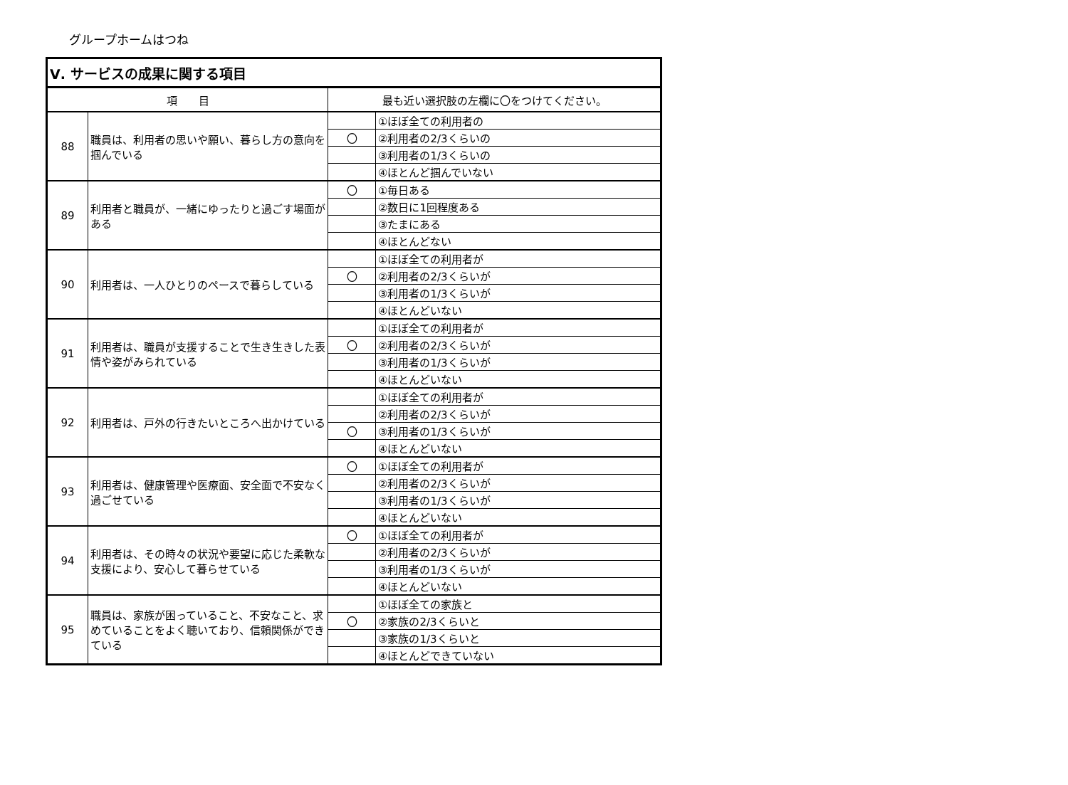グループホームはつね
| Ⅴ. サービスの成果に関する項目 | | | |
| --- | --- | --- | --- |
| 項 目 | | 最も近い選択肢の左欄に〇をつけてください。 | |
| 88 | 職員は、利用者の思いや願い、暮らし方の意向を掴んでいる | | ①ほぼ全ての利用者の |
| | | 〇 | ②利用者の2/3くらいの |
| | | | ③利用者の1/3くらいの |
| | | | ④ほとんど掴んでいない |
| 89 | 利用者と職員が、一緒にゆったりと過ごす場面がある | 〇 | ①毎日ある |
| | | | ②数日に1回程度ある |
| | | | ③たまにある |
| | | | ④ほとんどない |
| 90 | 利用者は、一人ひとりのペースで暮らしている | | ①ほぼ全ての利用者が |
| | | 〇 | ②利用者の2/3くらいが |
| | | | ③利用者の1/3くらいが |
| | | | ④ほとんどいない |
| 91 | 利用者は、職員が支援することで生き生きした表情や姿がみられている | | ①ほぼ全ての利用者が |
| | | 〇 | ②利用者の2/3くらいが |
| | | | ③利用者の1/3くらいが |
| | | | ④ほとんどいない |
| 92 | 利用者は、戸外の行きたいところへ出かけている | | ①ほぼ全ての利用者が |
| | | | ②利用者の2/3くらいが |
| | | 〇 | ③利用者の1/3くらいが |
| | | | ④ほとんどいない |
| 93 | 利用者は、健康管理や医療面、安全面で不安なく過ごせている | 〇 | ①ほぼ全ての利用者が |
| | | | ②利用者の2/3くらいが |
| | | | ③利用者の1/3くらいが |
| | | | ④ほとんどいない |
| 94 | 利用者は、その時々の状況や要望に応じた柔軟な支援により、安心して暮らせている | 〇 | ①ほぼ全ての利用者が |
| | | | ②利用者の2/3くらいが |
| | | | ③利用者の1/3くらいが |
| | | | ④ほとんどいない |
| 95 | 職員は、家族が困っていること、不安なこと、求めていることをよく聴いており、信頼関係ができている | | ①ほぼ全ての家族と |
| | | 〇 | ②家族の2/3くらいと |
| | | | ③家族の1/3くらいと |
| | | | ④ほとんどできていない |